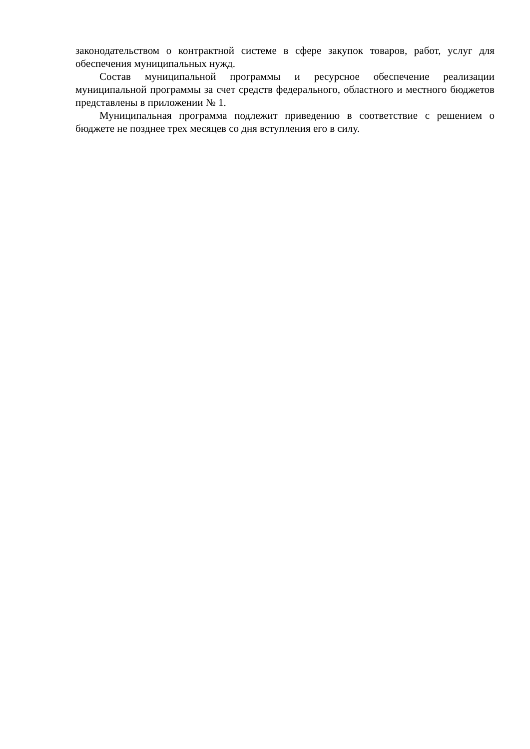законодательством о контрактной системе в сфере закупок товаров, работ, услуг для обеспечения муниципальных нужд.
Состав муниципальной программы и ресурсное обеспечение реализации муниципальной программы за счет средств федерального, областного и местного бюджетов представлены в приложении № 1.
Муниципальная программа подлежит приведению в соответствие с решением о бюджете не позднее трех месяцев со дня вступления его в силу.